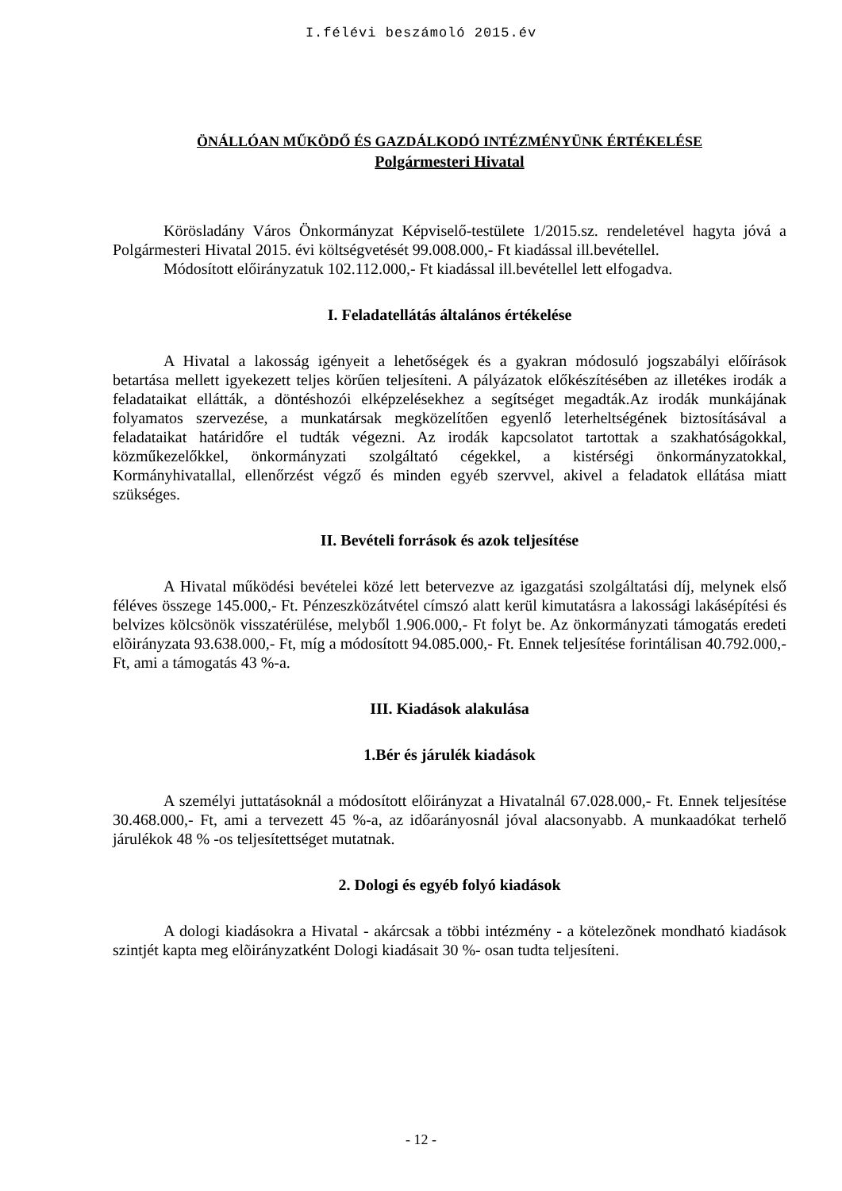I.félévi beszámoló 2015.év
ÖNÁLLÓAN MŰKÖDŐ ÉS GAZDÁLKODÓ INTÉZMÉNYÜNK ÉRTÉKELÉSE
Polgármesteri Hivatal
Körösladány Város Önkormányzat Képviselő-testülete 1/2015.sz. rendeletével hagyta jóvá a Polgármesteri Hivatal 2015. évi költségvetését 99.008.000,- Ft kiadással ill.bevétellel.
Módosított előirányzatuk 102.112.000,- Ft kiadással ill.bevétellel lett elfogadva.
I. Feladatellátás általános értékelése
A Hivatal a lakosság igényeit a lehetőségek és a gyakran módosuló jogszabályi előírások betartása mellett igyekezett teljes körűen teljesíteni. A pályázatok előkészítésében az illetékes irodák a feladataikat ellátták, a döntéshozói elképzelésekhez a segítséget megadták.Az irodák munkájának folyamatos szervezése, a munkatársak megközelítően egyenlő leterheltségének biztosításával a feladataikat határidőre el tudták végezni. Az irodák kapcsolatot tartottak a szakhatóságokkal, közműkezelőkkel, önkormányzati szolgáltató cégekkel, a kistérségi önkormányzatokkal, Kormányhivatallal, ellenőrzést végző és minden egyéb szervvel, akivel a feladatok ellátása miatt szükséges.
II. Bevételi források és azok teljesítése
A Hivatal működési bevételei közé lett betervezve az igazgatási szolgáltatási díj, melynek első féléves összege 145.000,- Ft. Pénzeszközátvétel címszó alatt kerül kimutatásra a lakossági lakásépítési és belvizes kölcsönök visszatérülése, melyből 1.906.000,- Ft folyt be. Az önkormányzati támogatás eredeti elõirányzata 93.638.000,- Ft, míg a módosított 94.085.000,- Ft. Ennek teljesítése forintálisan 40.792.000,- Ft, ami a támogatás 43 %-a.
III. Kiadások alakulása
1.Bér és járulék kiadások
A személyi juttatásoknál a módosított előirányzat a Hivatalnál 67.028.000,- Ft. Ennek teljesítése 30.468.000,- Ft, ami a tervezett 45 %-a, az időarányosnál jóval alacsonyabb. A munkaadókat terhelő járulékok 48 % -os teljesítettséget mutatnak.
2. Dologi és egyéb folyó kiadások
A dologi kiadásokra a Hivatal - akárcsak a többi intézmény - a kötelezõnek mondható kiadások szintjét kapta meg elõirányzatként Dologi kiadásait 30 %- osan tudta teljesíteni.
- 12 -